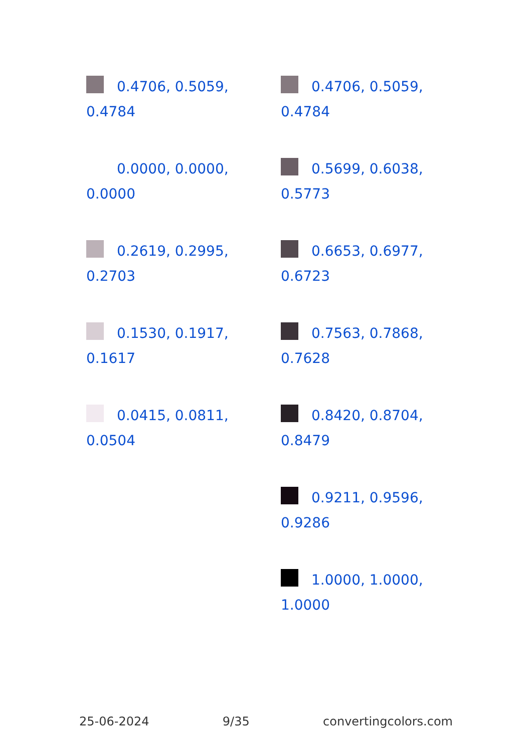0.4706, 0.5059,
0.4784
0.0000, 0.0000,
0.0000
0.2619, 0.2995,
0.2703
0.1530, 0.1917,
0.1617
0.0415, 0.0811,
0.0504
0.4706, 0.5059,
0.4784
0.5699, 0.6038,
0.5773
0.6653, 0.6977,
0.6723
0.7563, 0.7868,
0.7628
0.8420, 0.8704,
0.8479
0.9211, 0.9596,
0.9286
1.0000, 1.0000,
1.0000
25-06-2024 9/35 convertingcolors.com